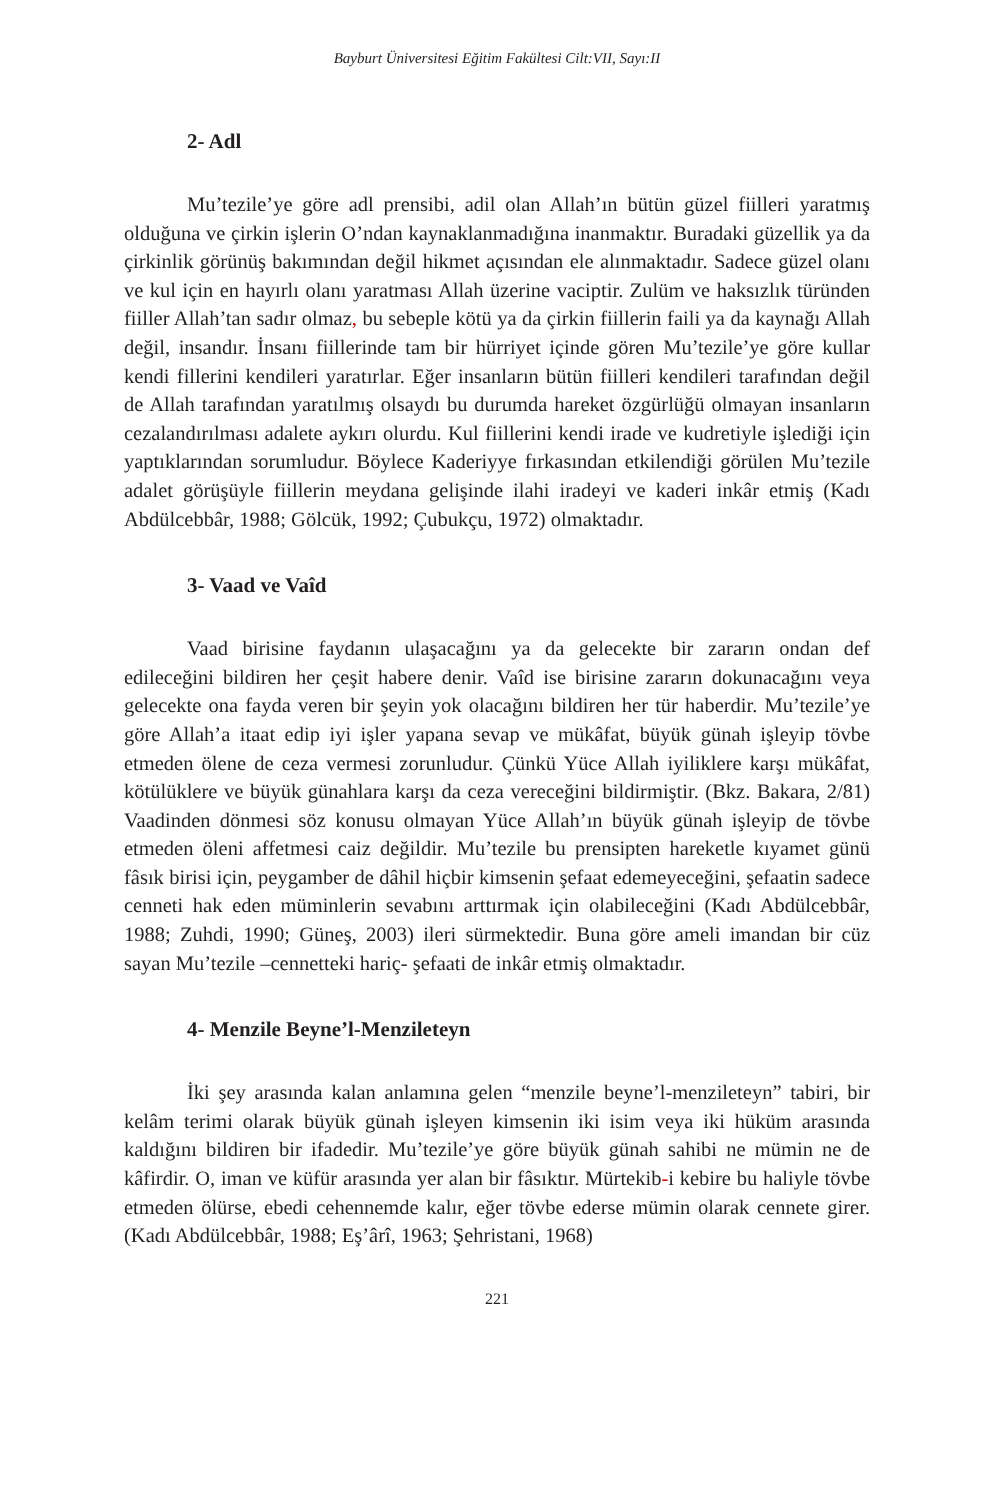Bayburt Üniversitesi Eğitim Fakültesi Cilt:VII, Sayı:II
2- Adl
Mu’tezile’ye göre adl prensibi, adil olan Allah’ın bütün güzel fiilleri yaratmış olduğuna ve çirkin işlerin O’ndan kaynaklanmadığına inanmaktır. Buradaki güzellik ya da çirkinlik görünüş bakımından değil hikmet açısından ele alınmaktadır. Sadece güzel olanı ve kul için en hayırlı olanı yaratması Allah üzerine vaciptir. Zulüm ve haksızlık türünden fiiller Allah’tan sadır olmaz, bu sebeple kötü ya da çirkin fiillerin faili ya da kaynağı Allah değil, insandır. İnsanı fiillerinde tam bir hürriyet içinde gören Mu’tezile’ye göre kullar kendi fillerini kendileri yaratırlar. Eğer insanların bütün fiilleri kendileri tarafından değil de Allah tarafından yaratılmış olsaydı bu durumda hareket özgürlüğü olmayan insanların cezalandırılması adalete aykırı olurdu. Kul fiillerini kendi irade ve kudretiyle işlediği için yaptıklarından sorumludur. Böylece Kaderiyye fırkasından etkilendiği görülen Mu’tezile adalet görüşüyle fiillerin meydana gelişinde ilahi iradeyi ve kaderi inkâr etmiş (Kadı Abdülcebbâr, 1988; Gölcük, 1992; Çubukçu, 1972) olmaktadır.
3- Vaad ve Vaîd
Vaad birisine faydanın ulaşacağını ya da gelecekte bir zararın ondan def edileceğini bildiren her çeşit habere denir. Vaîd ise birisine zararın dokunacağını veya gelecekte ona fayda veren bir şeyin yok olacağını bildiren her tür haberdir. Mu’tezile’ye göre Allah’a itaat edip iyi işler yapana sevap ve mükâfat, büyük günah işleyip tövbe etmeden ölene de ceza vermesi zorunludur. Çünkü Yüce Allah iyiliklere karşı mükâfat, kötülüklere ve büyük günahlara karşı da ceza vereceğini bildirmiştir. (Bkz. Bakara, 2/81) Vaadinden dönmesi söz konusu olmayan Yüce Allah’ın büyük günah işleyip de tövbe etmeden öleni affetmesi caiz değildir. Mu’tezile bu prensipten hareketle kıyamet günü fâsık birisi için, peygamber de dâhil hiçbir kimsenin şefaat edemeyeceğini, şefaatin sadece cenneti hak eden müminlerin sevabını arttırmak için olabileceğini (Kadı Abdülcebbâr, 1988; Zuhdi, 1990; Güneş, 2003) ileri sürmektedir. Buna göre ameli imandan bir cüz sayan Mu’tezile –cennetteki hariç- şefaati de inkâr etmiş olmaktadır.
4- Menzile Beyne’l-Menzileteyn
İki şey arasında kalan anlamına gelen “menzile beyne’l-menzileteyn” tabiri, bir kelâm terimi olarak büyük günah işleyen kimsenin iki isim veya iki hüküm arasında kaldığını bildiren bir ifadedir. Mu’tezile’ye göre büyük günah sahibi ne mümin ne de kâfirdir. O, iman ve küfür arasında yer alan bir fâsıktır. Mürtekib-i kebire bu haliyle tövbe etmeden ölürse, ebedi cehennemde kalır, eğer tövbe ederse mümin olarak cennete girer. (Kadı Abdülcebbâr, 1988; Eş’ârî, 1963; Şehristani, 1968)
221